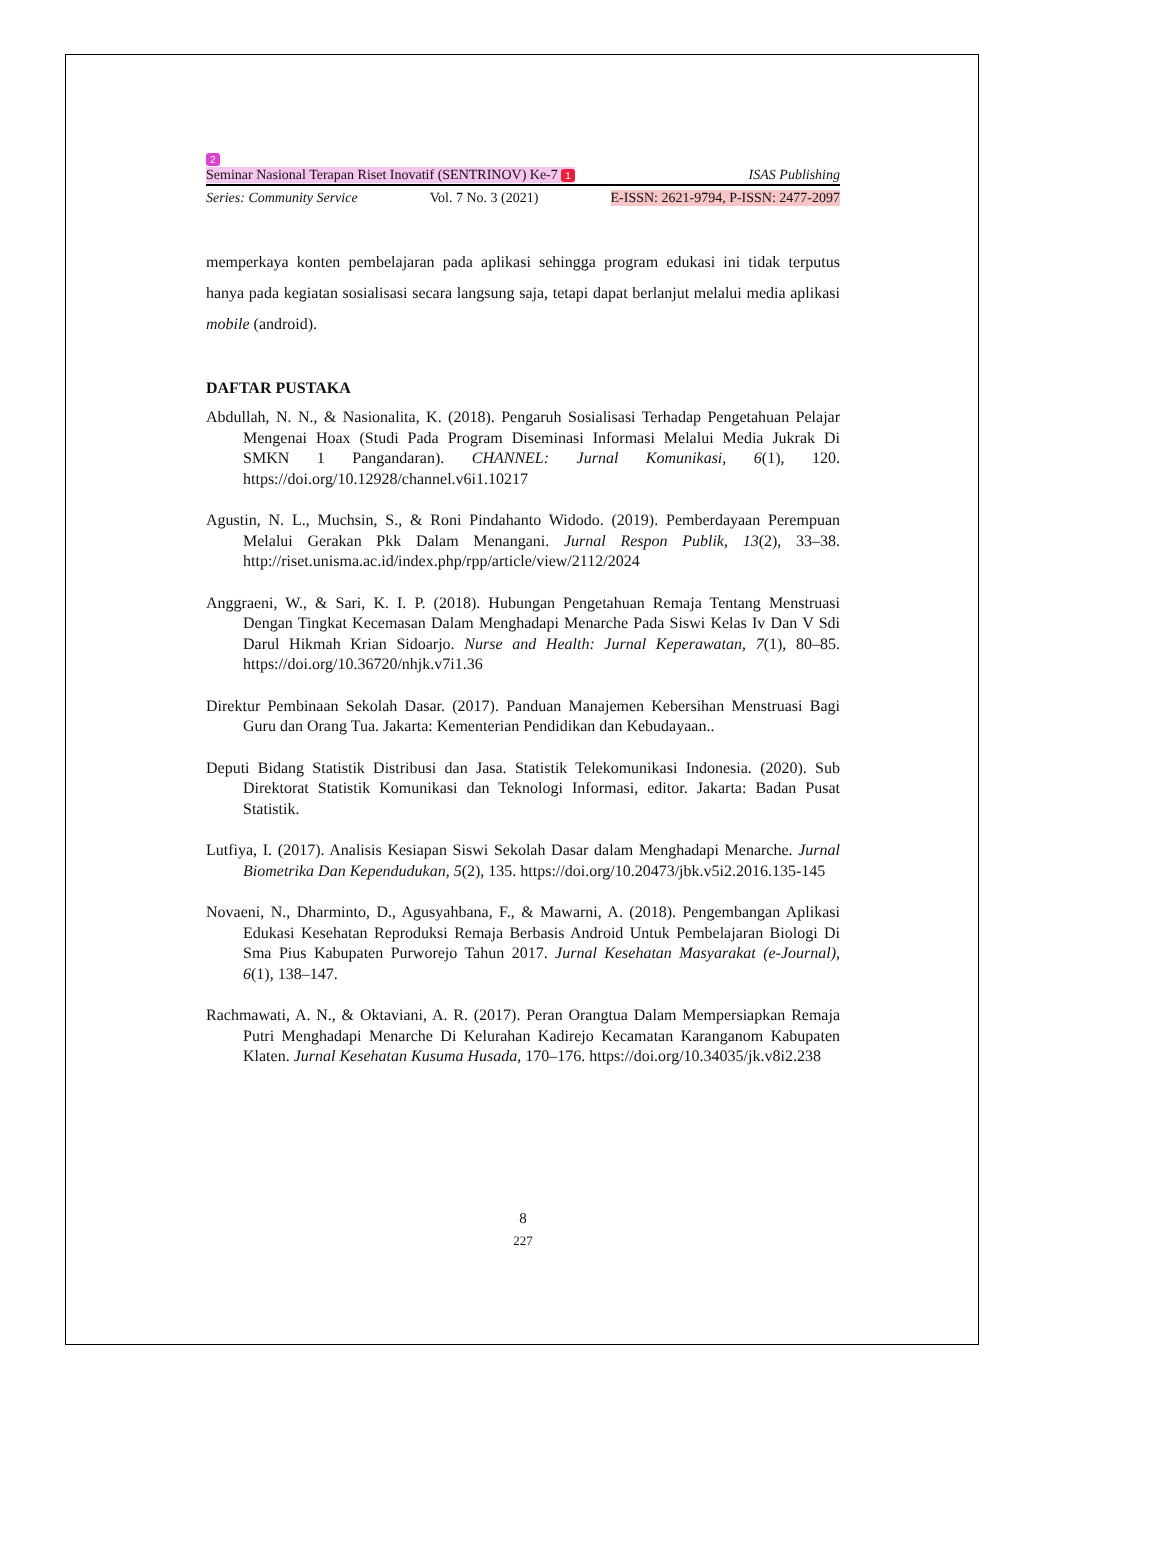2
Seminar Nasional Terapan Riset Inovatif (SENTRINOV) Ke-7 1 ISAS Publishing
Series: Community Service Vol. 7 No. 3 (2021) E-ISSN: 2621-9794, P-ISSN: 2477-2097
memperkaya konten pembelajaran pada aplikasi sehingga program edukasi ini tidak terputus hanya pada kegiatan sosialisasi secara langsung saja, tetapi dapat berlanjut melalui media aplikasi mobile (android).
DAFTAR PUSTAKA
Abdullah, N. N., & Nasionalita, K. (2018). Pengaruh Sosialisasi Terhadap Pengetahuan Pelajar Mengenai Hoax (Studi Pada Program Diseminasi Informasi Melalui Media Jukrak Di SMKN 1 Pangandaran). CHANNEL: Jurnal Komunikasi, 6(1), 120. https://doi.org/10.12928/channel.v6i1.10217
Agustin, N. L., Muchsin, S., & Roni Pindahanto Widodo. (2019). Pemberdayaan Perempuan Melalui Gerakan Pkk Dalam Menangani. Jurnal Respon Publik, 13(2), 33–38. http://riset.unisma.ac.id/index.php/rpp/article/view/2112/2024
Anggraeni, W., & Sari, K. I. P. (2018). Hubungan Pengetahuan Remaja Tentang Menstruasi Dengan Tingkat Kecemasan Dalam Menghadapi Menarche Pada Siswi Kelas Iv Dan V Sdi Darul Hikmah Krian Sidoarjo. Nurse and Health: Jurnal Keperawatan, 7(1), 80–85. https://doi.org/10.36720/nhjk.v7i1.36
Direktur Pembinaan Sekolah Dasar. (2017). Panduan Manajemen Kebersihan Menstruasi Bagi Guru dan Orang Tua. Jakarta: Kementerian Pendidikan dan Kebudayaan..
Deputi Bidang Statistik Distribusi dan Jasa. Statistik Telekomunikasi Indonesia. (2020). Sub Direktorat Statistik Komunikasi dan Teknologi Informasi, editor. Jakarta: Badan Pusat Statistik.
Lutfiya, I. (2017). Analisis Kesiapan Siswi Sekolah Dasar dalam Menghadapi Menarche. Jurnal Biometrika Dan Kependudukan, 5(2), 135. https://doi.org/10.20473/jbk.v5i2.2016.135-145
Novaeni, N., Dharminto, D., Agusyahbana, F., & Mawarni, A. (2018). Pengembangan Aplikasi Edukasi Kesehatan Reproduksi Remaja Berbasis Android Untuk Pembelajaran Biologi Di Sma Pius Kabupaten Purworejo Tahun 2017. Jurnal Kesehatan Masyarakat (e-Journal), 6(1), 138–147.
Rachmawati, A. N., & Oktaviani, A. R. (2017). Peran Orangtua Dalam Mempersiapkan Remaja Putri Menghadapi Menarche Di Kelurahan Kadirejo Kecamatan Karanganom Kabupaten Klaten. Jurnal Kesehatan Kusuma Husada, 170–176. https://doi.org/10.34035/jk.v8i2.238
8
227